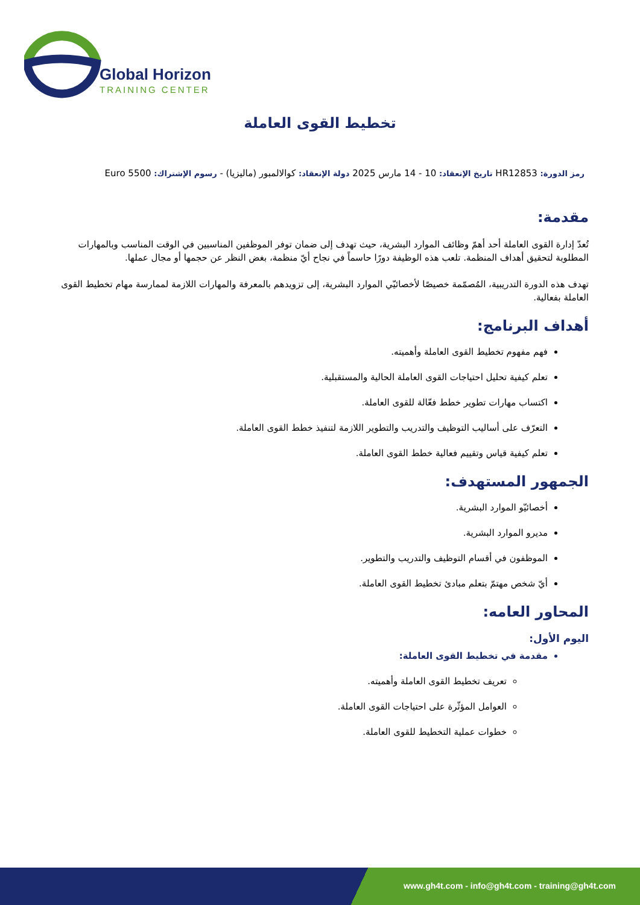Global Horizon
TRAINING CENTER
تخطيط القوى العاملة
رمز الدورة: HR12853 تاريخ الإنعقاد: 10 - 14 مارس 2025 دولة الإنعقاد: كوالالمبور (ماليزيا) - رسوم الإشتراك: 5500 Euro
مقدمة:
تُعدّ إدارة القوى العاملة أحد أهمّ وظائف الموارد البشرية، حيث تهدف إلى ضمان توفر الموظفين المناسبين في الوقت المناسب وبالمهارات المطلوبة لتحقيق أهداف المنظمة. تلعب هذه الوظيفة دورًا حاسماً في نجاح أيّ منظمة، بغض النظر عن حجمها أو مجال عملها.
تهدف هذه الدورة التدريبية، المُصمّمة خصيصًا لأخصائيّي الموارد البشرية، إلى تزويدهم بالمعرفة والمهارات اللازمة لممارسة مهام تخطيط القوى العاملة بفعالية.
أهداف البرنامج:
فهم مفهوم تخطيط القوى العاملة وأهميته.
تعلم كيفية تحليل احتياجات القوى العاملة الحالية والمستقبلية.
اكتساب مهارات تطوير خطط فعّالة للقوى العاملة.
التعرّف على أساليب التوظيف والتدريب والتطوير اللازمة لتنفيذ خطط القوى العاملة.
تعلم كيفية قياس وتقييم فعالية خطط القوى العاملة.
الجمهور المستهدف:
أخصائيّو الموارد البشرية.
مديرو الموارد البشرية.
الموظفون في أقسام التوظيف والتدريب والتطوير.
أيّ شخص مهتمّ بتعلم مبادئ تخطيط القوى العاملة.
المحاور العامه:
اليوم الأول:
مقدمة في تخطيط القوى العاملة:
تعريف تخطيط القوى العاملة وأهميته.
العوامل المؤثّرة على احتياجات القوى العاملة.
خطوات عملية التخطيط للقوى العاملة.
www.gh4t.com - info@gh4t.com - training@gh4t.com